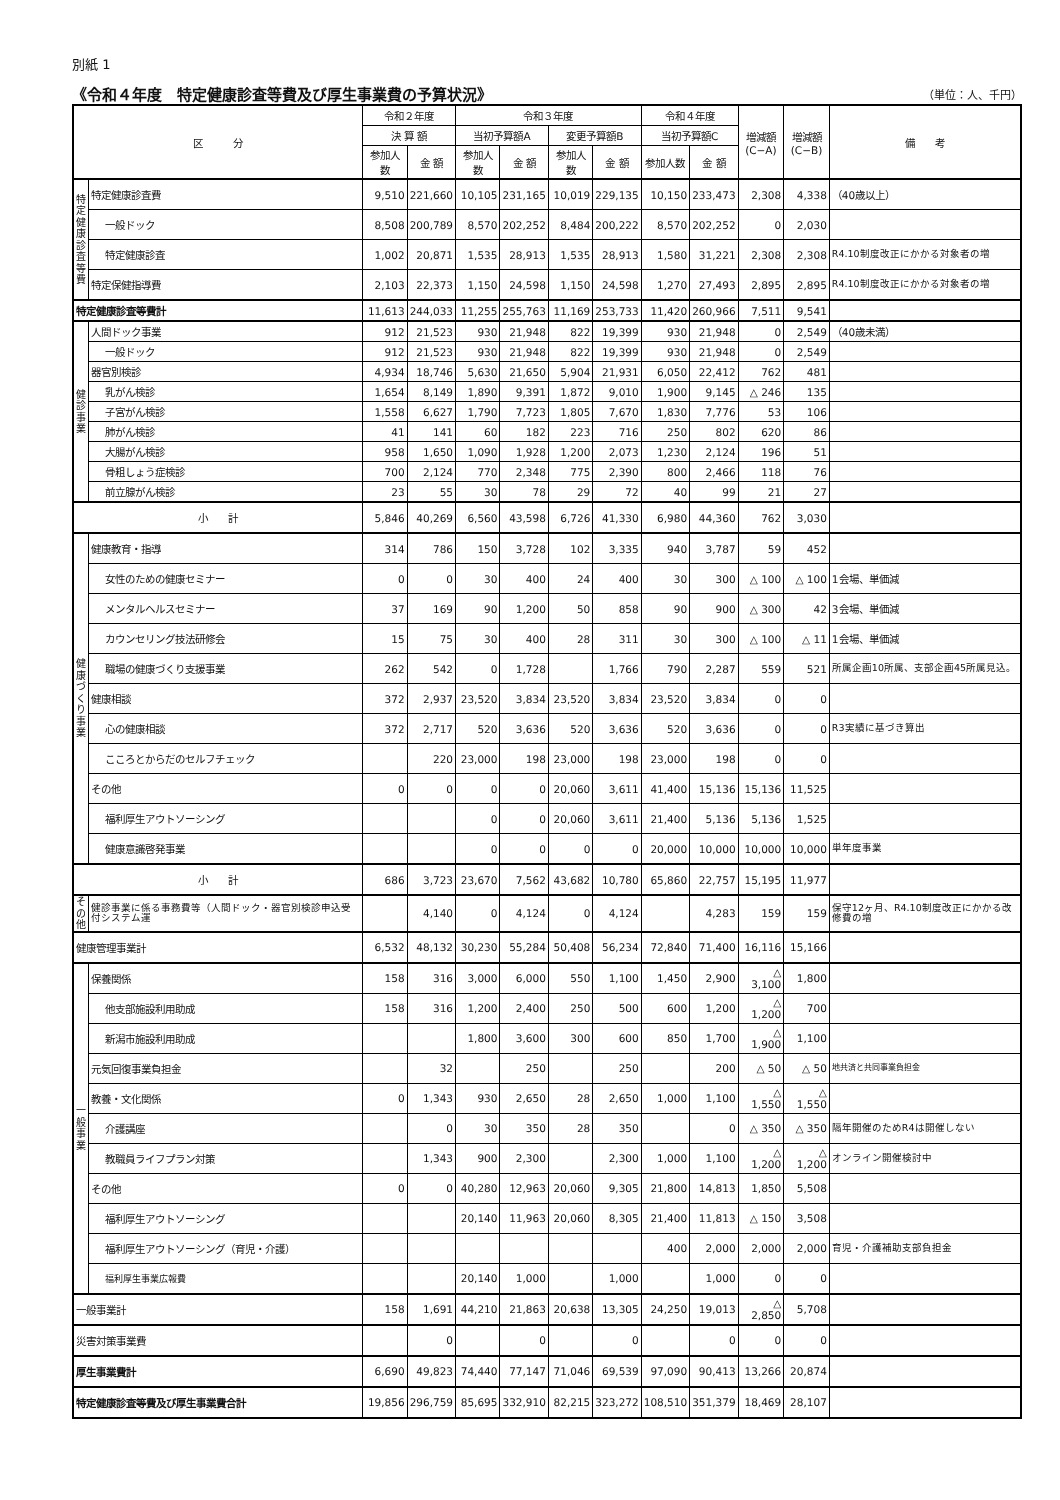別紙 1
《令和４年度　特定健康診査等費及び厚生事業費の予算状況》
（単位：人、千円）
| 区 分 | | 令和２年度 | | 令和３年度 | | | | 令和４年度 | | 増減額 (C−A) | 増減額 (C−B) | 備 考 |
| --- | --- | --- | --- | --- | --- | --- | --- | --- | --- | --- | --- | --- |
| | | 決 算 額 | | 当初予算額A | | 変更予算額B | | 当初予算額C | | | | |
| | | 参加人数 | 金 額 | 参加人数 | 金 額 | 参加人数 | 金 額 | 参加人数 | 金 額 | | | |
| 特 定 健 康 診 査 等 費 | 特定健康診査費 | 9,510 | 221,660 | 10,105 | 231,165 | 10,019 | 229,135 | 10,150 | 233,473 | 2,308 | 4,338 | （40歳以上） |
| | 一般ドック | 8,508 | 200,789 | 8,570 | 202,252 | 8,484 | 200,222 | 8,570 | 202,252 | 0 | 2,030 | |
| | 特定健康診査 | 1,002 | 20,871 | 1,535 | 28,913 | 1,535 | 28,913 | 1,580 | 31,221 | 2,308 | 2,308 | R4.10制度改正にかかる対象者の増 |
| | 特定保健指導費 | 2,103 | 22,373 | 1,150 | 24,598 | 1,150 | 24,598 | 1,270 | 27,493 | 2,895 | 2,895 | R4.10制度改正にかかる対象者の増 |
| 特定健康診査等費計 | | 11,613 | 244,033 | 11,255 | 255,763 | 11,169 | 253,733 | 11,420 | 260,966 | 7,511 | 9,541 | |
| 健 診 事 業 | 人間ドック事業 | 912 | 21,523 | 930 | 21,948 | 822 | 19,399 | 930 | 21,948 | 0 | 2,549 | （40歳未満） |
| | 一般ドック | 912 | 21,523 | 930 | 21,948 | 822 | 19,399 | 930 | 21,948 | 0 | 2,549 | |
| | 器官別検診 | 4,934 | 18,746 | 5,630 | 21,650 | 5,904 | 21,931 | 6,050 | 22,412 | 762 | 481 | |
| | 乳がん検診 | 1,654 | 8,149 | 1,890 | 9,391 | 1,872 | 9,010 | 1,900 | 9,145 | △ 246 | 135 | |
| | 子宮がん検診 | 1,558 | 6,627 | 1,790 | 7,723 | 1,805 | 7,670 | 1,830 | 7,776 | 53 | 106 | |
| | 肺がん検診 | 41 | 141 | 60 | 182 | 223 | 716 | 250 | 802 | 620 | 86 | |
| | 大腸がん検診 | 958 | 1,650 | 1,090 | 1,928 | 1,200 | 2,073 | 1,230 | 2,124 | 196 | 51 | |
| | 骨粗しょう症検診 | 700 | 2,124 | 770 | 2,348 | 775 | 2,390 | 800 | 2,466 | 118 | 76 | |
| | 前立腺がん検診 | 23 | 55 | 30 | 78 | 29 | 72 | 40 | 99 | 21 | 27 | |
| 小 計 | | 5,846 | 40,269 | 6,560 | 43,598 | 6,726 | 41,330 | 6,980 | 44,360 | 762 | 3,030 | |
| 健 康 づ く り 事 業 | 健康教育・指導 | 314 | 786 | 150 | 3,728 | 102 | 3,335 | 940 | 3,787 | 59 | 452 | |
| | 女性のための健康セミナー | 0 | 0 | 30 | 400 | 24 | 400 | 30 | 300 | △ 100 | △ 100 | 1会場、単価減 |
| | メンタルヘルスセミナー | 37 | 169 | 90 | 1,200 | 50 | 858 | 90 | 900 | △ 300 | 42 | 3会場、単価減 |
| | カウンセリング技法研修会 | 15 | 75 | 30 | 400 | 28 | 311 | 30 | 300 | △ 100 | △ 11 | 1会場、単価減 |
| | 職場の健康づくり支援事業 | 262 | 542 | 0 | 1,728 | | 1,766 | 790 | 2,287 | 559 | 521 | 所属企画10所属、支部企画45所属見込。 |
| | 健康相談 | 372 | 2,937 | 23,520 | 3,834 | 23,520 | 3,834 | 23,520 | 3,834 | 0 | 0 | |
| | 心の健康相談 | 372 | 2,717 | 520 | 3,636 | 520 | 3,636 | 520 | 3,636 | 0 | 0 | R3実績に基づき算出 |
| | こころとからだのセルフチェック | | 220 | 23,000 | 198 | 23,000 | 198 | 23,000 | 198 | 0 | 0 | |
| | その他 | 0 | 0 | 0 | 0 | 20,060 | 3,611 | 41,400 | 15,136 | 15,136 | 11,525 | |
| | 福利厚生アウトソーシング | | | 0 | 0 | 20,060 | 3,611 | 21,400 | 5,136 | 5,136 | 1,525 | |
| | 健康意識啓発事業 | | | 0 | 0 | 0 | 0 | 20,000 | 10,000 | 10,000 | 10,000 | 単年度事業 |
| 小 計 | | 686 | 3,723 | 23,670 | 7,562 | 43,682 | 10,780 | 65,860 | 22,757 | 15,195 | 11,977 | |
| そ の 他 | 健診事業に係る事務費等（人間ドック・器官別検診申込受付システム運 | | 4,140 | 0 | 4,124 | 0 | 4,124 | | 4,283 | 159 | 159 | 保守12ヶ月、R4.10制度改正にかかる改修費の増 |
| 健康管理事業計 | | 6,532 | 48,132 | 30,230 | 55,284 | 50,408 | 56,234 | 72,840 | 71,400 | 16,116 | 15,166 | |
| 一 般 事 業 | 保養関係 | 158 | 316 | 3,000 | 6,000 | 550 | 1,100 | 1,450 | 2,900 | △ 3,100 | 1,800 | |
| | 他支部施設利用助成 | 158 | 316 | 1,200 | 2,400 | 250 | 500 | 600 | 1,200 | △ 1,200 | 700 | |
| | 新潟市施設利用助成 | | | 1,800 | 3,600 | 300 | 600 | 850 | 1,700 | △ 1,900 | 1,100 | |
| | 元気回復事業負担金 | | 32 | | 250 | | 250 | | 200 | △ 50 | △ 50 | 地共済と共同事業負担金 |
| | 教養・文化関係 | 0 | 1,343 | 930 | 2,650 | 28 | 2,650 | 1,000 | 1,100 | △ 1,550 | △ 1,550 | |
| | 介護講座 | | 0 | 30 | 350 | 28 | 350 | | 0 | △ 350 | △ 350 | 隔年開催のためR4は開催しない |
| | 教職員ライフプラン対策 | | 1,343 | 900 | 2,300 | | 2,300 | 1,000 | 1,100 | △ 1,200 | △ 1,200 | オンライン開催検討中 |
| | その他 | 0 | 0 | 40,280 | 12,963 | 20,060 | 9,305 | 21,800 | 14,813 | 1,850 | 5,508 | |
| | 福利厚生アウトソーシング | | | 20,140 | 11,963 | 20,060 | 8,305 | 21,400 | 11,813 | △ 150 | 3,508 | |
| | 福利厚生アウトソーシング（育児・介護） | | | | | | | 400 | 2,000 | 2,000 | 2,000 | 育児・介護補助支部負担金 |
| | 福利厚生事業広報費 | | | 20,140 | 1,000 | | 1,000 | | 1,000 | 0 | 0 | |
| 一般事業計 | | 158 | 1,691 | 44,210 | 21,863 | 20,638 | 13,305 | 24,250 | 19,013 | △ 2,850 | 5,708 | |
| 災害対策事業費 | | | 0 | | 0 | | 0 | | 0 | 0 | 0 | |
| 厚生事業費計 | | 6,690 | 49,823 | 74,440 | 77,147 | 71,046 | 69,539 | 97,090 | 90,413 | 13,266 | 20,874 | |
| 特定健康診査等費及び厚生事業費合計 | | 19,856 | 296,759 | 85,695 | 332,910 | 82,215 | 323,272 | 108,510 | 351,379 | 18,469 | 28,107 | |